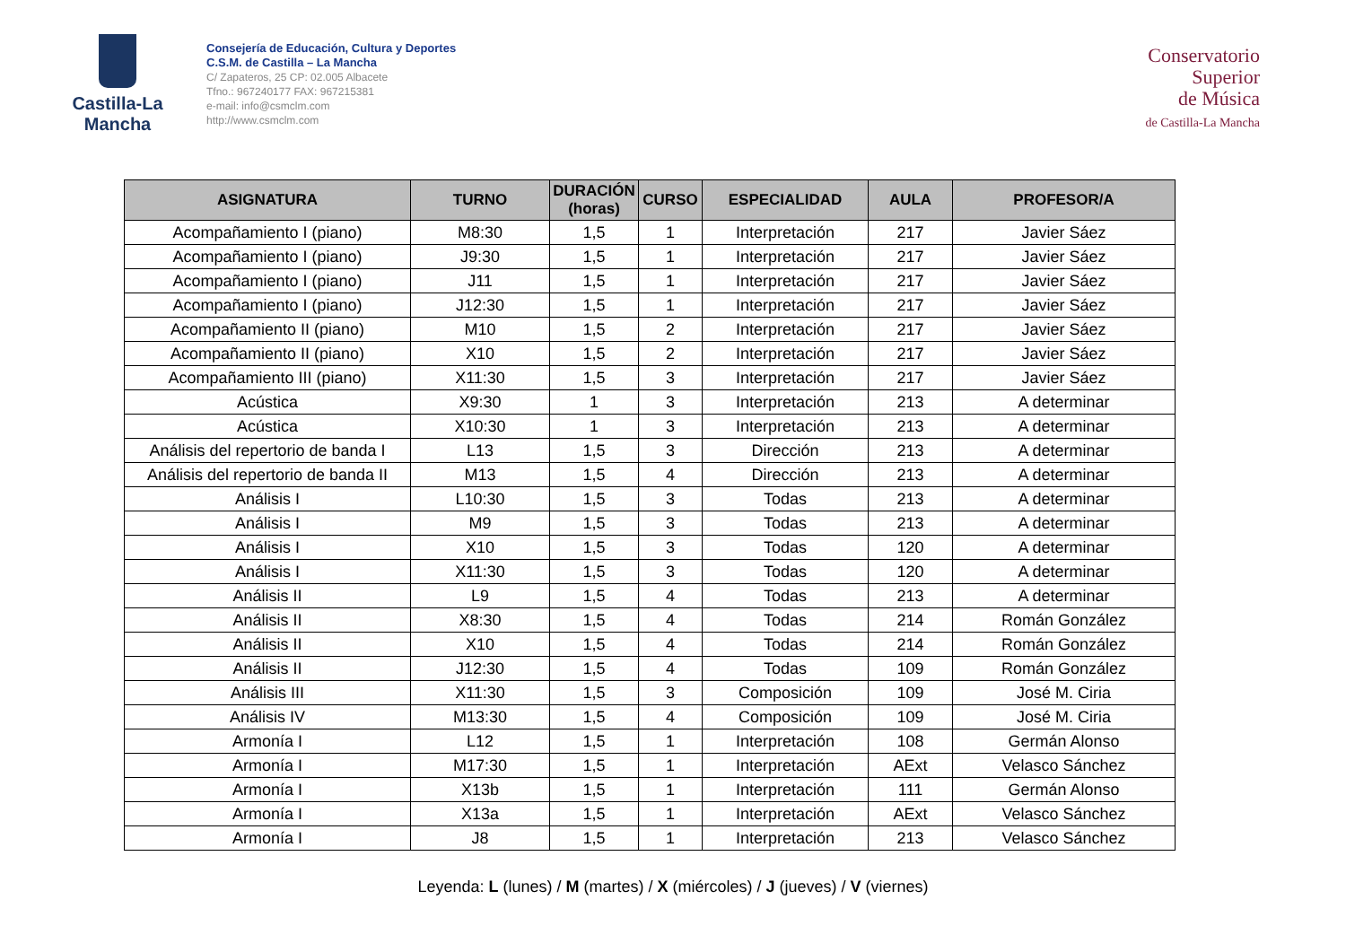Castilla-La Mancha
Consejería de Educación, Cultura y Deportes
C.S.M. de Castilla – La Mancha
C/ Zapateros, 25 CP: 02.005 Albacete
Tfno.: 967240177 FAX: 967215381
e-mail: info@csmclm.com
http://www.csmclm.com
Conservatorio
Superior
de Música
de Castilla-La Mancha
| ASIGNATURA | TURNO | DURACIÓN (horas) | CURSO | ESPECIALIDAD | AULA | PROFESOR/A |
| --- | --- | --- | --- | --- | --- | --- |
| Acompañamiento I (piano) | M8:30 | 1,5 | 1 | Interpretación | 217 | Javier Sáez |
| Acompañamiento I (piano) | J9:30 | 1,5 | 1 | Interpretación | 217 | Javier Sáez |
| Acompañamiento I (piano) | J11 | 1,5 | 1 | Interpretación | 217 | Javier Sáez |
| Acompañamiento I (piano) | J12:30 | 1,5 | 1 | Interpretación | 217 | Javier Sáez |
| Acompañamiento II (piano) | M10 | 1,5 | 2 | Interpretación | 217 | Javier Sáez |
| Acompañamiento II (piano) | X10 | 1,5 | 2 | Interpretación | 217 | Javier Sáez |
| Acompañamiento III (piano) | X11:30 | 1,5 | 3 | Interpretación | 217 | Javier Sáez |
| Acústica | X9:30 | 1 | 3 | Interpretación | 213 | A determinar |
| Acústica | X10:30 | 1 | 3 | Interpretación | 213 | A determinar |
| Análisis del repertorio de banda I | L13 | 1,5 | 3 | Dirección | 213 | A determinar |
| Análisis del repertorio de banda II | M13 | 1,5 | 4 | Dirección | 213 | A determinar |
| Análisis I | L10:30 | 1,5 | 3 | Todas | 213 | A determinar |
| Análisis I | M9 | 1,5 | 3 | Todas | 213 | A determinar |
| Análisis I | X10 | 1,5 | 3 | Todas | 120 | A determinar |
| Análisis I | X11:30 | 1,5 | 3 | Todas | 120 | A determinar |
| Análisis II | L9 | 1,5 | 4 | Todas | 213 | A determinar |
| Análisis II | X8:30 | 1,5 | 4 | Todas | 214 | Román González |
| Análisis II | X10 | 1,5 | 4 | Todas | 214 | Román González |
| Análisis II | J12:30 | 1,5 | 4 | Todas | 109 | Román González |
| Análisis III | X11:30 | 1,5 | 3 | Composición | 109 | José M. Ciria |
| Análisis IV | M13:30 | 1,5 | 4 | Composición | 109 | José M. Ciria |
| Armonía I | L12 | 1,5 | 1 | Interpretación | 108 | Germán Alonso |
| Armonía I | M17:30 | 1,5 | 1 | Interpretación | AExt | Velasco Sánchez |
| Armonía I | X13b | 1,5 | 1 | Interpretación | 111 | Germán Alonso |
| Armonía I | X13a | 1,5 | 1 | Interpretación | AExt | Velasco Sánchez |
| Armonía I | J8 | 1,5 | 1 | Interpretación | 213 | Velasco Sánchez |
Leyenda: L (lunes) / M (martes) / X (miércoles) / J (jueves) / V (viernes)